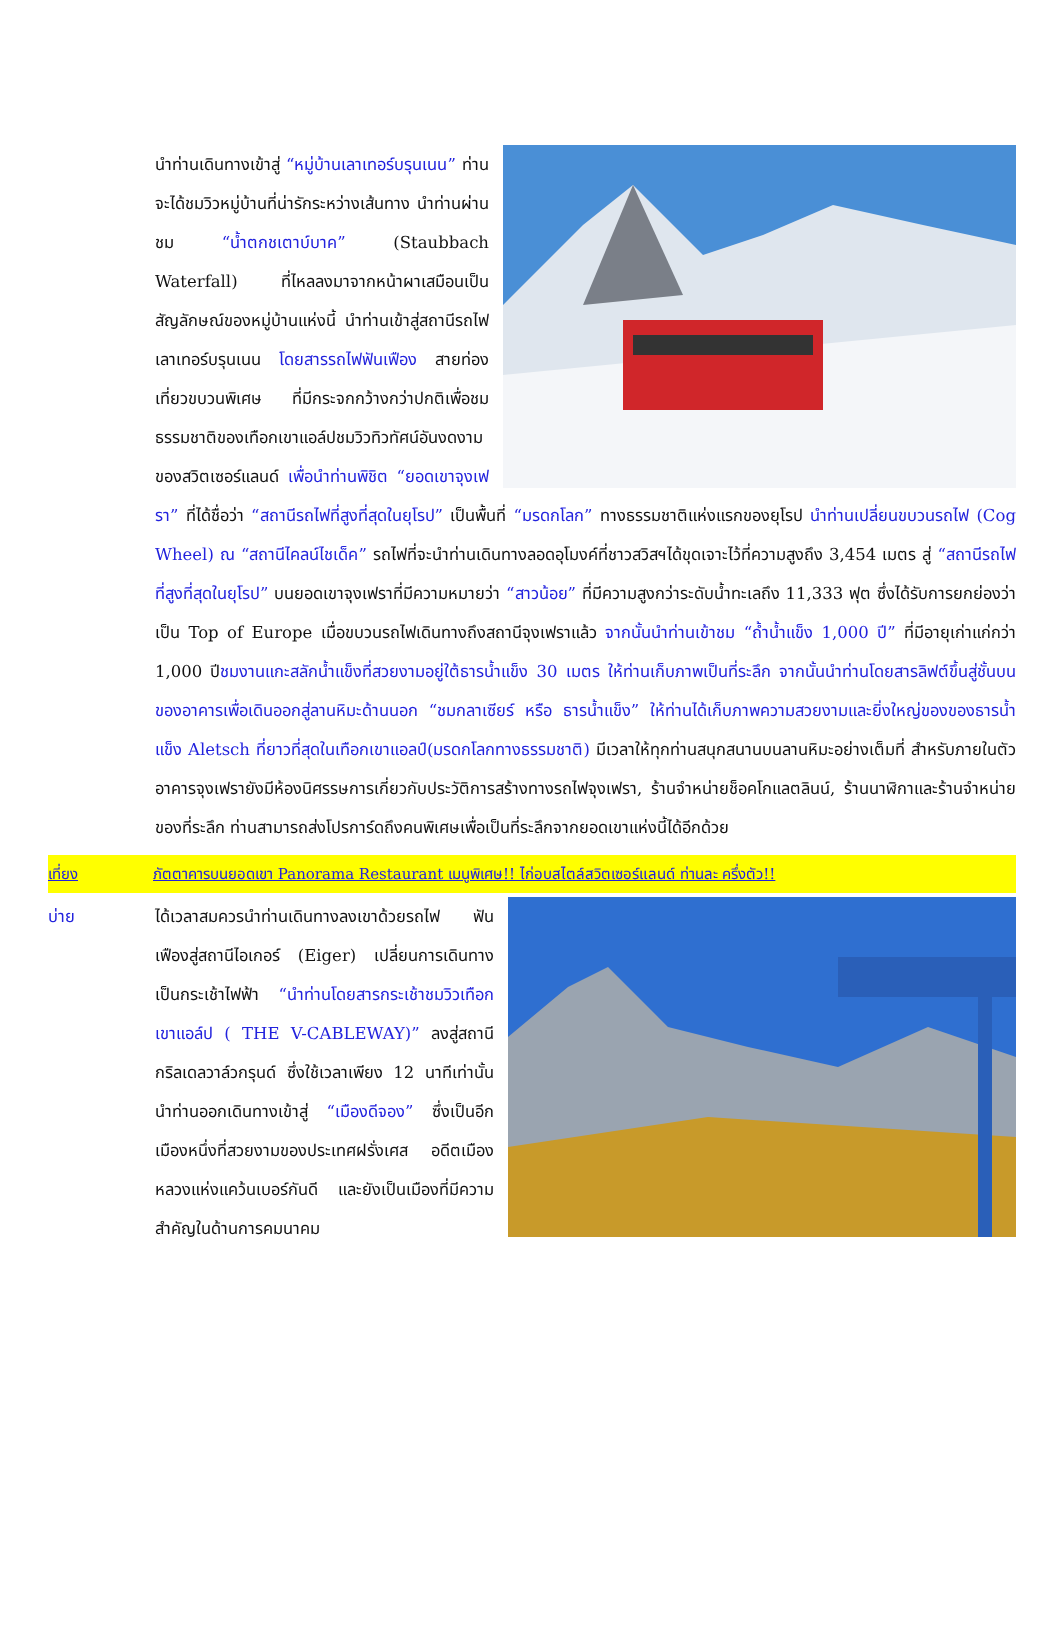นำท่านเดินทางเข้าสู่ “หมู่บ้านเลาเทอร์บรุนเนน” ท่านจะได้ชมวิวหมู่บ้านที่น่ารักระหว่างเส้นทาง นำท่านผ่านชม “น้ำตกชเตาบ์บาค” (Staubbach Waterfall) ที่ไหลลงมาจากหน้าผาเสมือนเป็นสัญลักษณ์ของหมู่บ้านแห่งนี้ นำท่านเข้าสู่สถานีรถไฟเลาเทอร์บรุนเนน โดยสารรถไฟฟันเฟือง สายท่องเที่ยวขบวนพิเศษ ที่มีกระจกกว้างกว่าปกติเพื่อชมธรรมชาติของเทือกเขาแอล์ปชมวิวทิวทัศน์อันงดงามของสวิตเซอร์แลนด์ เพื่อนำท่านพิชิต “ยอดเขาจุงเฟรา” ที่ได้ชื่อว่า “สถานีรถไฟที่สูงที่สุดในยุโรป” เป็นพื้นที่ “มรดกโลก” ทางธรรมชาติแห่งแรกของยุโรป นำท่านเปลี่ยนขบวนรถไฟ (Cog Wheel) ณ “สถานีไคลน์ไชเด็ค” รถไฟที่จะนำท่านเดินทางลอดอุโมงค์ที่ชาวสวิสฯได้ขุดเจาะไว้ที่ความสูงถึง 3,454 เมตร สู่ “สถานีรถไฟที่สูงที่สุดในยุโรป” บนยอดเขาจุงเฟราที่มีความหมายว่า “สาวน้อย” ที่มีความสูงกว่าระดับน้ำทะเลถึง 11,333 ฟุต ซึ่งได้รับการยกย่องว่าเป็น Top of Europe เมื่อขบวนรถไฟเดินทางถึงสถานีจุงเฟราแล้ว จากนั้นนำท่านเข้าชม “ถ้ำน้ำแข็ง 1,000 ปี” ที่มีอายุเก่าแก่กว่า 1,000 ปีชมงานแกะสลักน้ำแข็งที่สวยงามอยู่ใต้ธารน้ำแข็ง 30 เมตร ให้ท่านเก็บภาพเป็นที่ระลึก จากนั้นนำท่านโดยสารลิฟต์ขึ้นสู่ชั้นบนของอาคารเพื่อเดินออกสู่ลานหิมะด้านนอก “ชมกลาเซียร์ หรือ ธารน้ำแข็ง” ให้ท่านได้เก็บภาพความสวยงามและยิ่งใหญ่ของของธารน้ำแข็ง Aletsch ที่ยาวที่สุดในเทือกเขาแอลป์(มรดกโลกทางธรรมชาติ) มีเวลาให้ทุกท่านสนุกสนานบนลานหิมะอย่างเต็มที่ สำหรับภายในตัวอาคารจุงเฟรายังมีห้องนิศรรษการเกี่ยวกับประวัติการสร้างทางรถไฟจุงเฟรา, ร้านจำหน่ายช็อคโกแลตลินน์, ร้านนาฬิกาและร้านจำหน่ายของที่ระลึก ท่านสามารถส่งโปรการ์ดถึงคนพิเศษเพื่อเป็นที่ระลึกจากยอดเขาแห่งนี้ได้อีกด้วย
เที่ยง ภัตตาคารบนยอดเขา Panorama Restaurant เมนูพิเศษ!! ไก่อบสไตล์สวิตเซอร์แลนด์ ท่านละ ครึ่งตัว!!
บ่าย ได้เวลาสมควรนำท่านเดินทางลงเขาด้วยรถไฟ ฟันเฟืองสู่สถานีไอเกอร์ (Eiger) เปลี่ยนการเดินทางเป็นกระเช้าไฟฟ้า “นำท่านโดยสารกระเช้าชมวิวเทือกเขาแอล์ป ( THE V-CABLEWAY)” ลงสู่สถานีกริลเดลวาล์วกรุนด์ ซึ่งใช้เวลาเพียง 12 นาทีเท่านั้น นำท่านออกเดินทางเข้าสู่ “เมืองดีจอง” ซึ่งเป็นอีกเมืองหนึ่งที่สวยงามของประเทศฝรั่งเศส อดีตเมืองหลวงแห่งแคว้นเบอร์กันดี และยังเป็นเมืองที่มีความสำคัญในด้านการคมนาคม